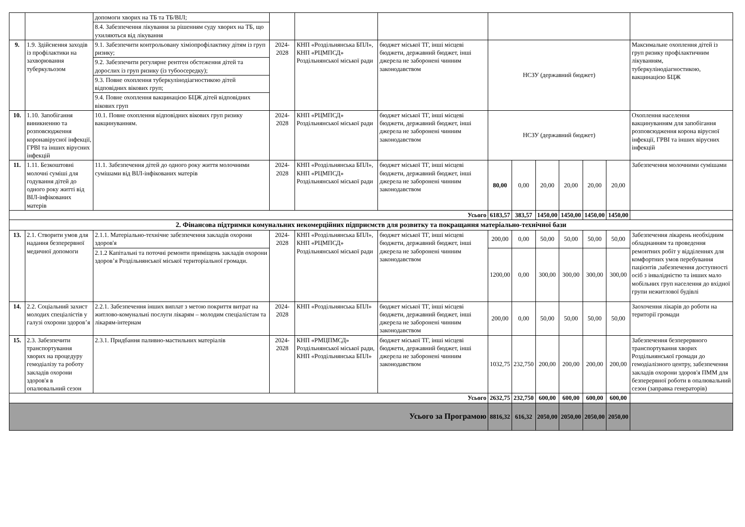| | | допомоги хворих на ТБ та ТБ/ВІЛ; | | | | | | | | | | |
| | | 8.4. Забезпечення лікування за рішенням суду хворих на ТБ, що ухиляються від лікування | | | | | | | | | | |
| 9. | 1.9. Здійснення заходів із профілактики на захворювання туберкульозом | 9.1. Забезпечити контрольовану хіміопрофілактику дітям із груп ризику; | 2024-2028 | КНП «Роздільнянська БПЛ», КНП «РЦМПСД» Роздільнянської міської ради | бюджет міської ТГ, інші місцеві бюджети, державний бюджет, інші джерела не заборонені чинним законодавством | НСЗУ (державний бюджет) | | | | | | Максимальне охоплення дітей із груп ризику профілактичним лікуванням, туберкулінодіагностикою, вакцинацією БЦЖ |
| | | 9.2. Забезпечити регулярне рентген обстеження дітей та дорослих із груп ризику (із тубоосередку); | | | | | | | | | | |
| | | 9.3. Повне охоплення туберкулінодіагностикою дітей відповідних вікових груп; | | | | | | | | | | |
| | | 9.4. Повне охоплення вакцинацією БЦЖ дітей відповідних вікових груп | | | | | | | | | | |
| 10. | 1.10. Запобігання виникненню та розповсюдження коронавірусної інфекції, ГРВІ та інших вірусних інфекцій | 10.1. Повне охоплення відповідних вікових груп ризику вакцинуванням. | 2024-2028 | КНП «РЦМПСД» Роздільнянської міської ради | бюджет міської ТГ, інші місцеві бюджети, державний бюджет, інші джерела не заборонені чинним законодавством | НСЗУ (державний бюджет) | | | | | | Охоплення населення вакцинуванням для запобігання розповсюдження корона вірусної інфекції, ГРВІ та інших вірусних інфекцій |
| 11. | 1.11. Безкоштовні молочні суміші для годування дітей до одного року житті від ВІЛ-інфікованих матерів | 11.1. Забезпечення дітей до одного року життя молочними сумішами від ВІЛ-інфікованих матерів | 2024-2028 | КНП «Роздільнянська БПЛ», КНП «РЦМПСД» Роздільнянської міської ради | бюджет міської ТГ, інші місцеві бюджети, державний бюджет, інші джерела не заборонені чинним законодавством | 80,00 | 0,00 | 20,00 | 20,00 | 20,00 | 20,00 | Забезпечення молочними сумішами |
| Усього | | | | | | 6183,57 | 383,57 | 1450,00 | 1450,00 | 1450,00 | 1450,00 | |
| 2. Фінансова підтримки комунальних некомерційних підприємств для розвитку та покращання матеріально-технічної бази | | | | | | | | | | | | |
| 13. | 2.1. Створити умов для надання безперервної медичної допомоги | 2.1.1. Матеріально-технічне забезпечення закладів охорони здоров'я | 2024-2028 | КНП «Роздільнянська БПЛ», КНП «РЦМПСД» Роздільнянської міської ради | бюджет міської ТГ, інші місцеві бюджети, державний бюджет, інші джерела не заборонені чинним законодавством | 200,00 | 0,00 | 50,00 | 50,00 | 50,00 | 50,00 | Забезпечення лікарень необхідним обладнанням та проведення ремонтних робіт у відділеннях для комфортних умов перебування пацієнтів ,забезпечення доступності осіб з інвалідністю та інших мало мобільних груп населення до вхідної групи нежитлової будівлі |
| | | 2.1.2 Капітальні та поточні ремонти приміщень закладів охорони здоров’я Роздільнянської міської територіальної громади. | | | | 1200,00 | 0,00 | 300,00 | 300,00 | 300,00 | 300,00 | |
| 14. | 2.2. Соціальний захист молодих спеціалістів у галузі охорони здоров’я | 2.2.1. Забезпечення інших виплат з метою покриття витрат на житлово-комунальні послуги лікарям – молодим спеціалістам та лікарям-інтернам | 2024-2028 | КНП «Роздільнянська БПЛ» | бюджет міської ТГ, інші місцеві бюджети, державний бюджет, інші джерела не заборонені чинним законодавством | 200,00 | 0,00 | 50,00 | 50,00 | 50,00 | 50,00 | Заохочення лікарів до роботи на території громади |
| 15. | 2.3. Забезпечити транспортування хворих на процедуру гемодіалізу та роботу закладів охорони здоров'я в опалювальний сезон | 2.3.1. Придбання паливно-мастильних матеріалів | 2024-2028 | КНП «РМЦПМСД» Роздільнянської міської ради, КНП «Роздільнянська БПЛ» | бюджет міської ТГ, інші місцеві бюджети, державний бюджет, інші джерела не заборонені чинним законодавством | 1032,75 | 232,750 | 200,00 | 200,00 | 200,00 | 200,00 | Забезпечення безперервного транспортування хворих Роздільнянської громади до гемодіалізного центру, забезпечення закладів охорони здоров'я ПММ для безперервної роботи в опалювальний сезон (заправка генераторів) |
| Усього | | | | | | 2632,75 | 232,750 | 600,00 | 600,00 | 600,00 | 600,00 | |
| Усього за Програмою | | | | | | 8816,32 | 616,32 | 2050,00 | 2050,00 | 2050,00 | 2050,00 | |